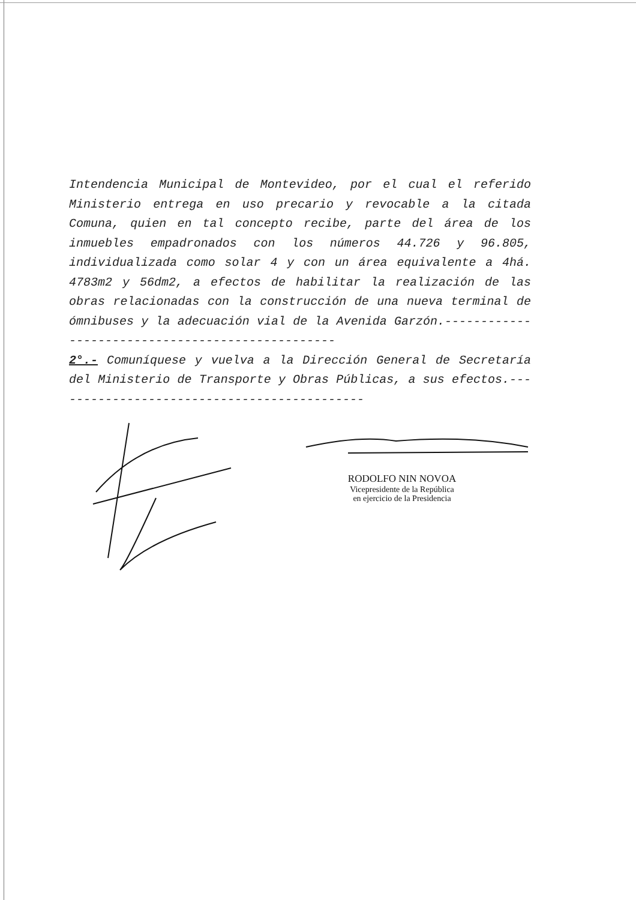Intendencia Municipal de Montevideo, por el cual el referido Ministerio entrega en uso precario y revocable a la citada Comuna, quien en tal concepto recibe, parte del área de los inmuebles empadronados con los números 44.726 y 96.805, individualizada como solar 4 y con un área equivalente a 4há. 4783m2 y 56dm2, a efectos de habilitar la realización de las obras relacionadas con la construcción de una nueva terminal de ómnibuses y la adecuación vial de la Avenida Garzón.-------------------------------------------------
2°.- Comuníquese y vuelva a la Dirección General de Secretaría del Ministerio de Transporte y Obras Públicas, a sus efectos.--------------------------------------------
RODOLFO NIN NOVOA
Vicepresidente de la República
en ejercicio de la Presidencia